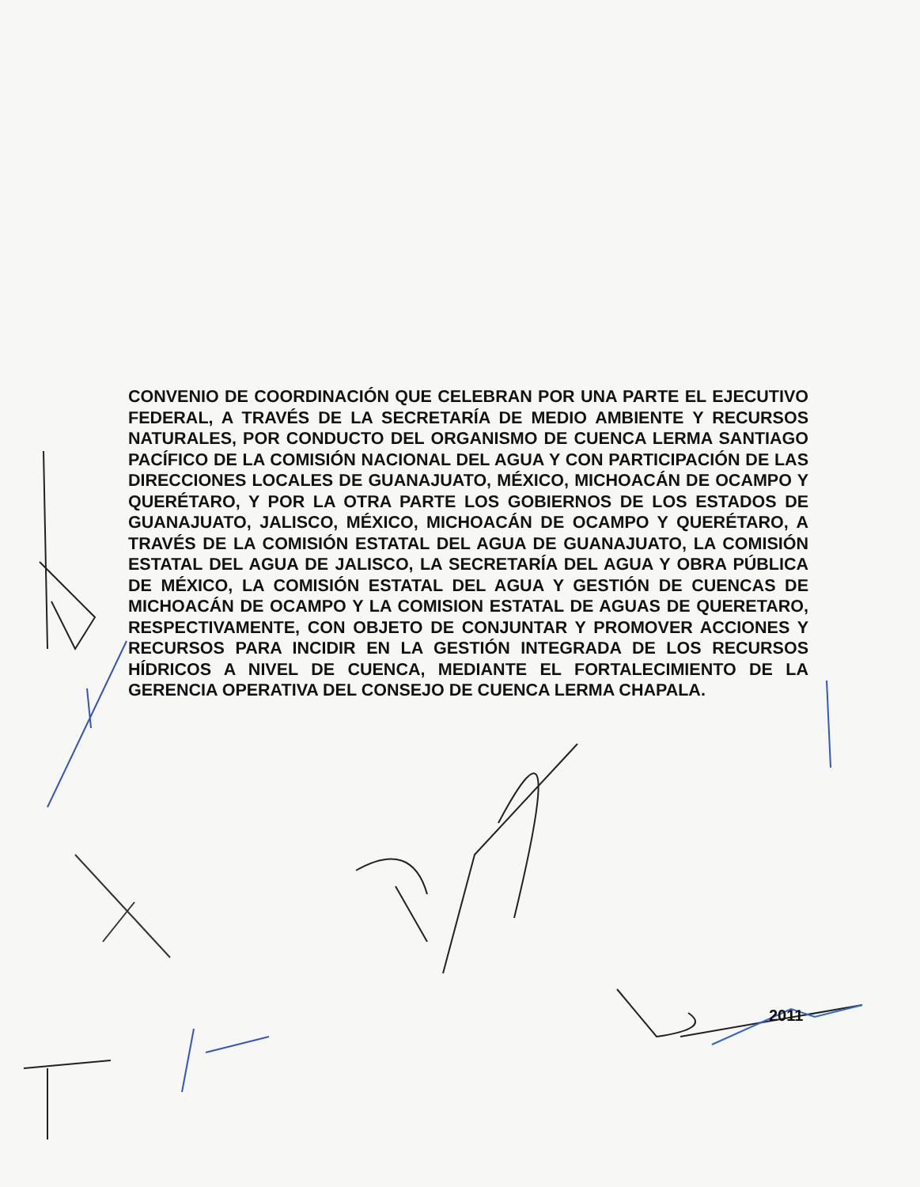CONVENIO DE COORDINACIÓN QUE CELEBRAN POR UNA PARTE EL EJECUTIVO FEDERAL, A TRAVÉS DE LA SECRETARÍA DE MEDIO AMBIENTE Y RECURSOS NATURALES, POR CONDUCTO DEL ORGANISMO DE CUENCA LERMA SANTIAGO PACÍFICO DE LA COMISIÓN NACIONAL DEL AGUA Y CON PARTICIPACIÓN DE LAS DIRECCIONES LOCALES DE GUANAJUATO, MÉXICO, MICHOACÁN DE OCAMPO Y QUERÉTARO, Y POR LA OTRA PARTE LOS GOBIERNOS DE LOS ESTADOS DE GUANAJUATO, JALISCO, MÉXICO, MICHOACÁN DE OCAMPO Y QUERÉTARO, A TRAVÉS DE LA COMISIÓN ESTATAL DEL AGUA DE GUANAJUATO, LA COMISIÓN ESTATAL DEL AGUA DE JALISCO, LA SECRETARÍA DEL AGUA Y OBRA PÚBLICA DE MÉXICO, LA COMISIÓN ESTATAL DEL AGUA Y GESTIÓN DE CUENCAS DE MICHOACÁN DE OCAMPO Y LA COMISION ESTATAL DE AGUAS DE QUERETARO, RESPECTIVAMENTE, CON OBJETO DE CONJUNTAR Y PROMOVER ACCIONES Y RECURSOS PARA INCIDIR EN LA GESTIÓN INTEGRADA DE LOS RECURSOS HÍDRICOS A NIVEL DE CUENCA, MEDIANTE EL FORTALECIMIENTO DE LA GERENCIA OPERATIVA DEL CONSEJO DE CUENCA LERMA CHAPALA.
2011